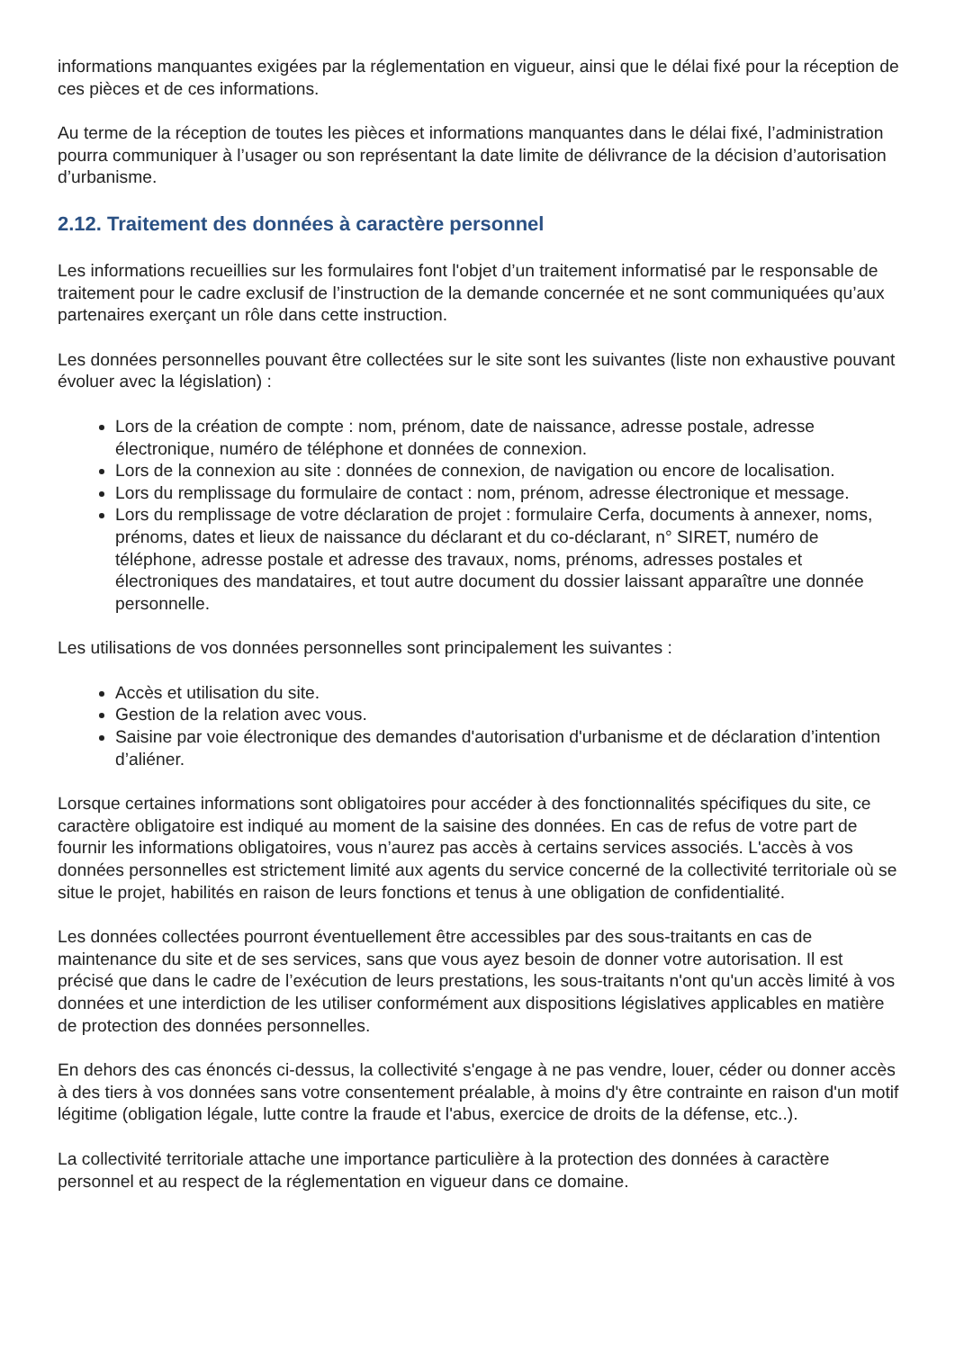informations manquantes exigées par la réglementation en vigueur, ainsi que le délai fixé pour la réception de ces pièces et de ces informations.
Au terme de la réception de toutes les pièces et informations manquantes dans le délai fixé, l’administration pourra communiquer à l’usager ou son représentant la date limite de délivrance de la décision d’autorisation d’urbanisme.
2.12. Traitement des données à caractère personnel
Les informations recueillies sur les formulaires font l'objet d’un traitement informatisé par le responsable de traitement pour le cadre exclusif de l’instruction de la demande concernée et ne sont communiquées qu’aux partenaires exerçant un rôle dans cette instruction.
Les données personnelles pouvant être collectées sur le site sont les suivantes (liste non exhaustive pouvant évoluer avec la législation) :
Lors de la création de compte : nom, prénom, date de naissance, adresse postale, adresse électronique, numéro de téléphone et données de connexion.
Lors de la connexion au site : données de connexion, de navigation ou encore de localisation.
Lors du remplissage du formulaire de contact : nom, prénom, adresse électronique et message.
Lors du remplissage de votre déclaration de projet : formulaire Cerfa, documents à annexer, noms, prénoms, dates et lieux de naissance du déclarant et du co-déclarant, n° SIRET, numéro de téléphone, adresse postale et adresse des travaux, noms, prénoms, adresses postales et électroniques des mandataires, et tout autre document du dossier laissant apparaître une donnée personnelle.
Les utilisations de vos données personnelles sont principalement les suivantes :
Accès et utilisation du site.
Gestion de la relation avec vous.
Saisine par voie électronique des demandes d'autorisation d'urbanisme et de déclaration d’intention d’aliéner.
Lorsque certaines informations sont obligatoires pour accéder à des fonctionnalités spécifiques du site, ce caractère obligatoire est indiqué au moment de la saisine des données. En cas de refus de votre part de fournir les informations obligatoires, vous n’aurez pas accès à certains services associés. L'accès à vos données personnelles est strictement limité aux agents du service concerné de la collectivité territoriale où se situe le projet, habilités en raison de leurs fonctions et tenus à une obligation de confidentialité.
Les données collectées pourront éventuellement être accessibles par des sous-traitants en cas de maintenance du site et de ses services, sans que vous ayez besoin de donner votre autorisation. Il est précisé que dans le cadre de l’exécution de leurs prestations, les sous-traitants n'ont qu'un accès limité à vos données et une interdiction de les utiliser conformément aux dispositions législatives applicables en matière de protection des données personnelles.
En dehors des cas énoncés ci-dessus, la collectivité s'engage à ne pas vendre, louer, céder ou donner accès à des tiers à vos données sans votre consentement préalable, à moins d'y être contrainte en raison d'un motif légitime (obligation légale, lutte contre la fraude et l'abus, exercice de droits de la défense, etc..).
La collectivité territoriale attache une importance particulière à la protection des données à caractère personnel et au respect de la réglementation en vigueur dans ce domaine.